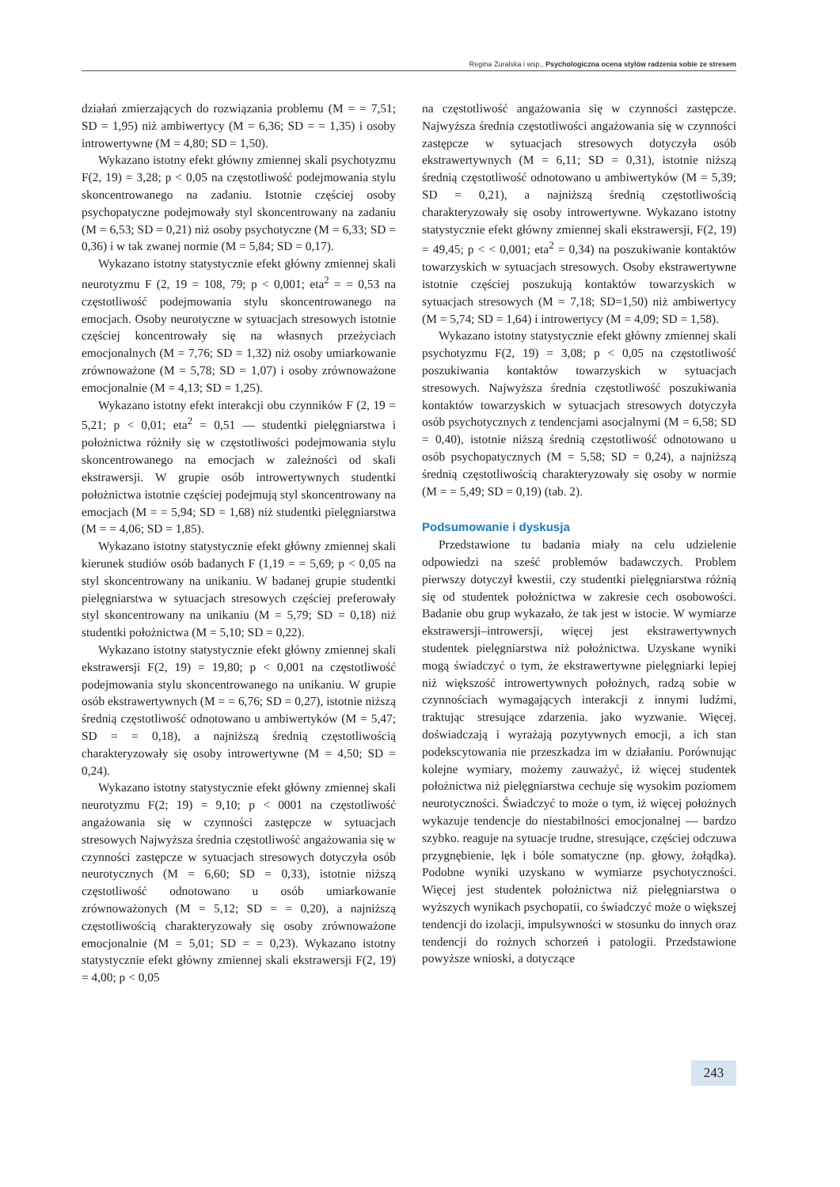Regina Żuralska i wsp., Psychologiczna ocena stylów radzenia sobie ze stresem
działań zmierzających do rozwiązania problemu (M = = 7,51; SD = 1,95) niż ambiwertycy (M = 6,36; SD = = 1,35) i osoby introwertywne (M = 4,80; SD = 1,50).
Wykazano istotny efekt główny zmiennej skali psychotyzmu F(2, 19) = 3,28; p < 0,05 na częstotliwość podejmowania stylu skoncentrowanego na zadaniu. Istotnie częściej osoby psychopatyczne podejmowały styl skoncentrowany na zadaniu (M = 6,53; SD = 0,21) niż osoby psychotyczne (M = 6,33; SD = 0,36) i w tak zwanej normie (M = 5,84; SD = 0,17).
Wykazano istotny statystycznie efekt główny zmiennej skali neurotyzmu F (2, 19 = 108, 79; p < 0,001; eta<sup>2</sup> = = 0,53 na częstotliwość podejmowania stylu skoncentrowanego na emocjach. Osoby neurotyczne w sytuacjach stresowych istotnie częściej koncentrowały się na własnych przeżyciach emocjonalnych (M = 7,76; SD = 1,32) niż osoby umiarkowanie zrównoważone (M = 5,78; SD = 1,07) i osoby zrównoważone emocjonalnie (M = 4,13; SD = 1,25).
Wykazano istotny efekt interakcji obu czynników F (2, 19 = 5,21; p < 0,01; eta<sup>2</sup> = 0,51 — studentki pielęgniarstwa i położnictwa różniły się w częstotliwości podejmowania stylu skoncentrowanego na emocjach w zależności od skali ekstrawersji. W grupie osób introwertywnych studentki położnictwa istotnie częściej podejmują styl skoncentrowany na emocjach (M = = 5,94; SD = 1,68) niż studentki pielęgniarstwa (M = = 4,06; SD = 1,85).
Wykazano istotny statystycznie efekt główny zmiennej skali kierunek studiów osób badanych F (1,19 = = 5,69; p < 0,05 na styl skoncentrowany na unikaniu. W badanej grupie studentki pielęgniarstwa w sytuacjach stresowych częściej preferowały styl skoncentrowany na unikaniu (M = 5,79; SD = 0,18) niż studentki położnictwa (M = 5,10; SD = 0,22).
Wykazano istotny statystycznie efekt główny zmiennej skali ekstrawersji F(2, 19) = 19,80; p < 0,001 na częstotliwość podejmowania stylu skoncentrowanego na unikaniu. W grupie osób ekstrawertywnych (M = = 6,76; SD = 0,27), istotnie niższą średnią częstotliwość odnotowano u ambiwertyków (M = 5,47; SD = = 0,18), a najniższą średnią częstotliwością charakteryzowały się osoby introwertywne (M = 4,50; SD = 0,24).
Wykazano istotny statystycznie efekt główny zmiennej skali neurotyzmu F(2; 19) = 9,10; p < 0001 na częstotliwość angażowania się w czynności zastępcze w sytuacjach stresowych Najwyższa średnia częstotliwość angażowania się w czynności zastępcze w sytuacjach stresowych dotyczyła osób neurotycznych (M = 6,60; SD = 0,33), istotnie niższą częstotliwość odnotowano u osób umiarkowanie zrównoważonych (M = 5,12; SD = = 0,20), a najniższą częstotliwością charakteryzowały się osoby zrównoważone emocjonalnie (M = 5,01; SD = = 0,23). Wykazano istotny statystycznie efekt główny zmiennej skali ekstrawersji F(2, 19) = 4,00; p < 0,05
na częstotliwość angażowania się w czynności zastępcze. Najwyższa średnia częstotliwości angażowania się w czynności zastępcze w sytuacjach stresowych dotyczyła osób ekstrawertywnych (M = 6,11; SD = 0,31), istotnie niższą średnią częstotliwość odnotowano u ambiwertyków (M = 5,39; SD = 0,21), a najniższą średnią częstotliwością charakteryzowały się osoby introwertywne. Wykazano istotny statystycznie efekt główny zmiennej skali ekstrawersji, F(2, 19) = 49,45; p < < 0,001; eta<sup>2</sup> = 0,34) na poszukiwanie kontaktów towarzyskich w sytuacjach stresowych. Osoby ekstrawertywne istotnie częściej poszukują kontaktów towarzyskich w sytuacjach stresowych (M = 7,18; SD=1,50) niż ambiwertycy (M = 5,74; SD = 1,64) i introwertycy (M = 4,09; SD = 1,58).
Wykazano istotny statystycznie efekt główny zmiennej skali psychotyzmu F(2, 19) = 3,08; p < 0,05 na częstotliwość poszukiwania kontaktów towarzyskich w sytuacjach stresowych. Najwyższa średnia częstotliwość poszukiwania kontaktów towarzyskich w sytuacjach stresowych dotyczyła osób psychotycznych z tendencjami asocjalnymi (M = 6,58; SD = 0,40), istotnie niższą średnią częstotliwość odnotowano u osób psychopatycznych (M = 5,58; SD = 0,24), a najniższą średnią częstotliwością charakteryzowały się osoby w normie (M = = 5,49; SD = 0,19) (tab. 2).
Podsumowanie i dyskusja
Przedstawione tu badania miały na celu udzielenie odpowiedzi na sześć problemów badawczych. Problem pierwszy dotyczył kwestii, czy studentki pielęgniarstwa różnią się od studentek położnictwa w zakresie cech osobowości. Badanie obu grup wykazało, że tak jest w istocie. W wymiarze ekstrawersji–introwersji, więcej jest ekstrawertywnych studentek pielęgniarstwa niż położnictwa. Uzyskane wyniki mogą świadczyć o tym, że ekstrawertywne pielęgniarki lepiej niż większość introwertywnych położnych, radzą sobie w czynnościach wymagających interakcji z innymi ludźmi, traktując stresujące zdarzenia. jako wyzwanie. Więcej. doświadczają i wyrażają pozytywnych emocji, a ich stan podekscytowania nie przeszkadza im w działaniu. Porównując kolejne wymiary, możemy zauważyć, iż więcej studentek położnictwa niż pielęgniarstwa cechuje się wysokim poziomem neurotyczności. Świadczyć to może o tym, iż więcej położnych wykazuje tendencje do niestabilności emocjonalnej — bardzo szybko. reaguje na sytuacje trudne, stresujące, częściej odczuwa przygnębienie, lęk i bóle somatyczne (np. głowy, żołądka). Podobne wyniki uzyskano w wymiarze psychotyczności. Więcej jest studentek położnictwa niż pielęgniarstwa o wyższych wynikach psychopatii, co świadczyć może o większej tendencji do izolacji, impulsywności w stosunku do innych oraz tendencji do rożnych schorzeń i patologii. Przedstawione powyższe wnioski, a dotyczące
243